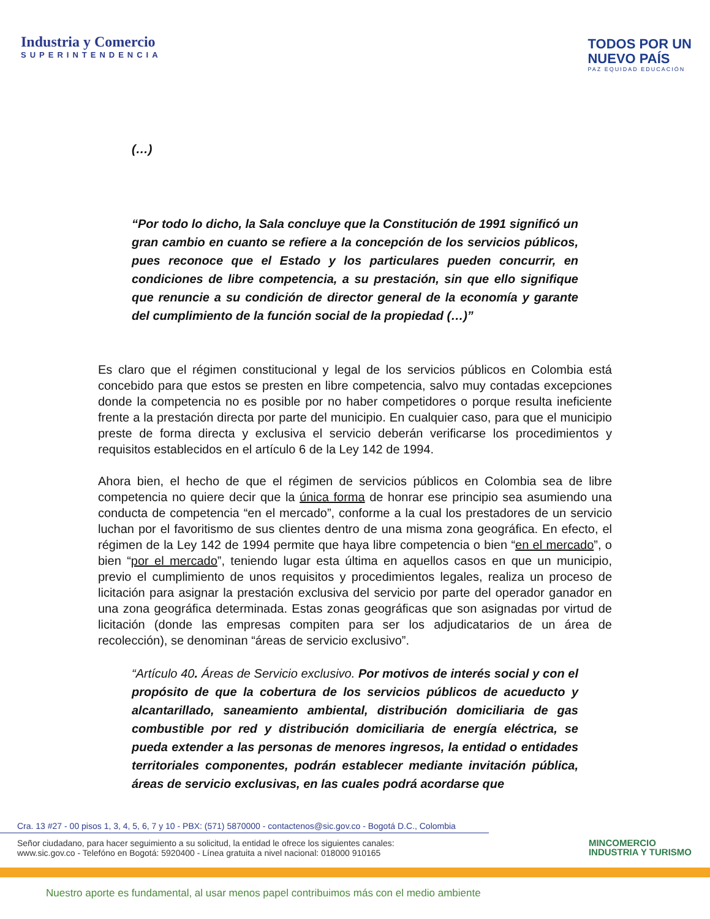Industria y Comercio
SUPERINTENDENCIA
TODOS POR UN
NUEVO PAÍS
PAZ EQUIDAD EDUCACIÓN
(…)
“Por todo lo dicho, la Sala concluye que la Constitución de 1991 significó un gran cambio en cuanto se refiere a la concepción de los servicios públicos, pues reconoce que el Estado y los particulares pueden concurrir, en condiciones de libre competencia, a su prestación, sin que ello signifique que renuncie a su condición de director general de la economía y garante del cumplimiento de la función social de la propiedad (…)”
Es claro que el régimen constitucional y legal de los servicios públicos en Colombia está concebido para que estos se presten en libre competencia, salvo muy contadas excepciones donde la competencia no es posible por no haber competidores o porque resulta ineficiente frente a la prestación directa por parte del municipio. En cualquier caso, para que el municipio preste de forma directa y exclusiva el servicio deberán verificarse los procedimientos y requisitos establecidos en el artículo 6 de la Ley 142 de 1994.
Ahora bien, el hecho de que el régimen de servicios públicos en Colombia sea de libre competencia no quiere decir que la única forma de honrar ese principio sea asumiendo una conducta de competencia “en el mercado”, conforme a la cual los prestadores de un servicio luchan por el favoritismo de sus clientes dentro de una misma zona geográfica. En efecto, el régimen de la Ley 142 de 1994 permite que haya libre competencia o bien “en el mercado”, o bien “por el mercado”, teniendo lugar esta última en aquellos casos en que un municipio, previo el cumplimiento de unos requisitos y procedimientos legales, realiza un proceso de licitación para asignar la prestación exclusiva del servicio por parte del operador ganador en una zona geográfica determinada. Estas zonas geográficas que son asignadas por virtud de licitación (donde las empresas compiten para ser los adjudicatarios de un área de recolección), se denominan “áreas de servicio exclusivo”.
“Artículo 40. Áreas de Servicio exclusivo. Por motivos de interés social y con el propósito de que la cobertura de los servicios públicos de acueducto y alcantarillado, saneamiento ambiental, distribución domiciliaria de gas combustible por red y distribución domiciliaria de energía eléctrica, se pueda extender a las personas de menores ingresos, la entidad o entidades territoriales componentes, podrán establecer mediante invitación pública, áreas de servicio exclusivas, en las cuales podrá acordarse que
Cra. 13 #27 - 00 pisos 1, 3, 4, 5, 6, 7 y 10 - PBX: (571) 5870000 - contactenos@sic.gov.co - Bogotá D.C., Colombia
Señor ciudadano, para hacer seguimiento a su solicitud, la entidad le ofrece los siguientes canales:
www.sic.gov.co - Telefóno en Bogotá: 5920400 - Línea gratuita a nivel nacional: 018000 910165
MINCOMERCIO
INDUSTRIA Y TURISMO
Nuestro aporte es fundamental, al usar menos papel contribuimos más con el medio ambiente